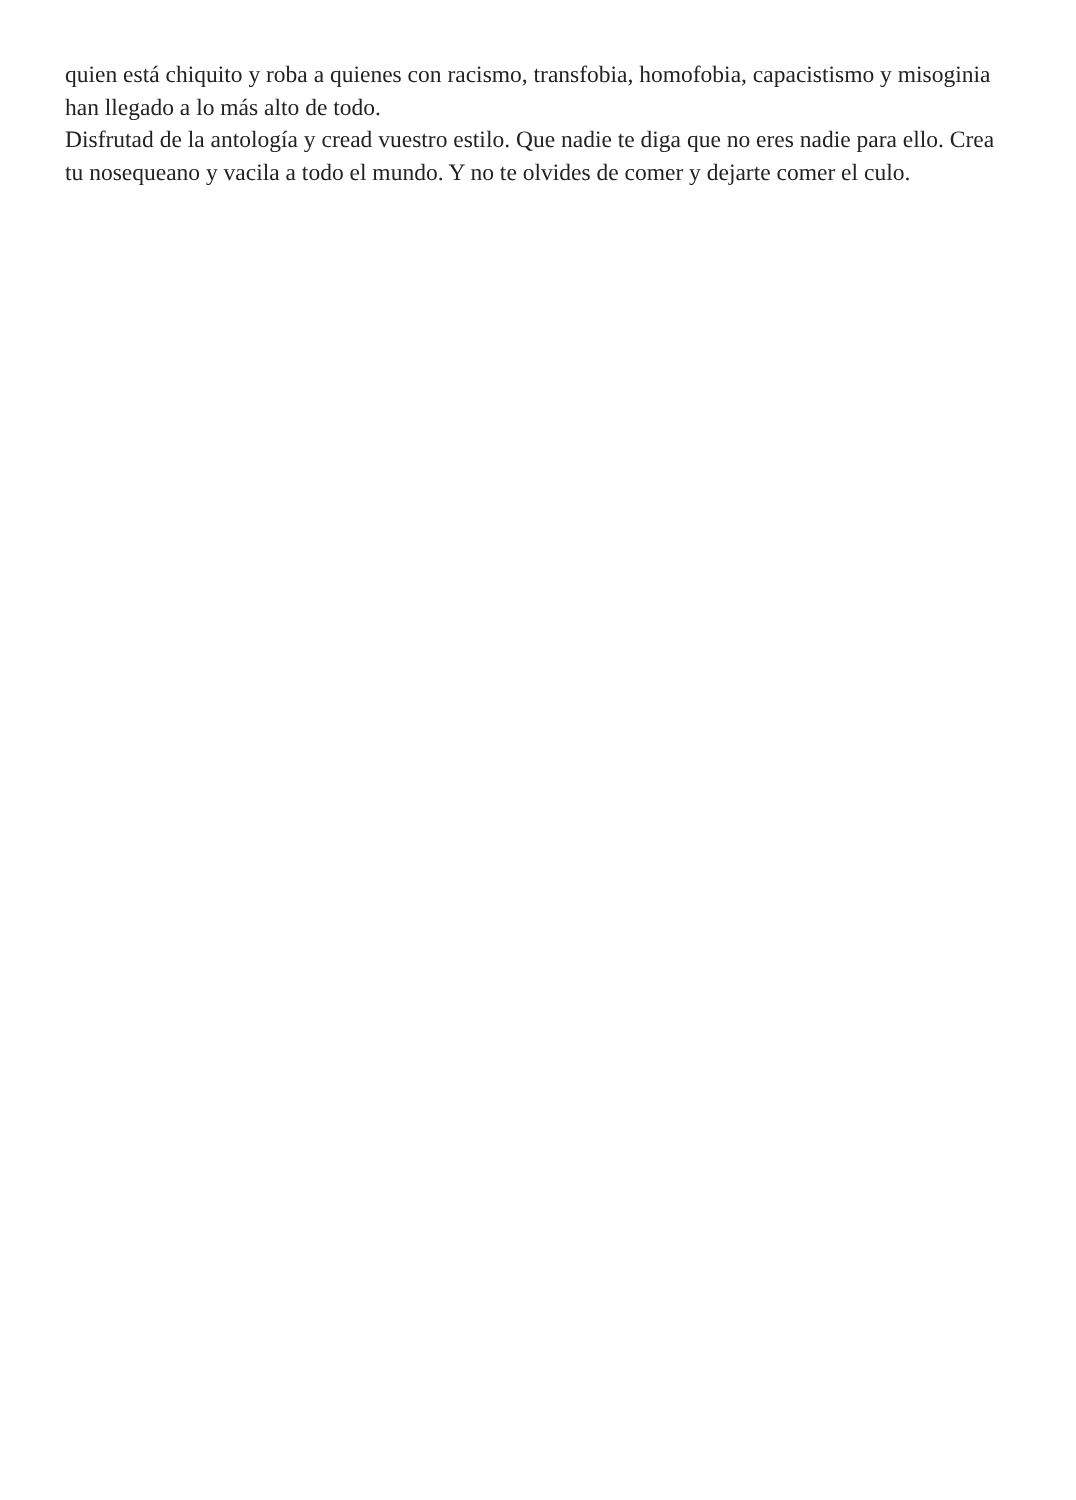quien está chiquito y roba a quienes con racismo, transfobia, homofobia, capacistismo y misoginia han llegado a lo más alto de todo.
Disfrutad de la antología y cread vuestro estilo. Que nadie te diga que no eres nadie para ello. Crea tu nosequeano y vacila a todo el mundo. Y no te olvides de comer y dejarte comer el culo.